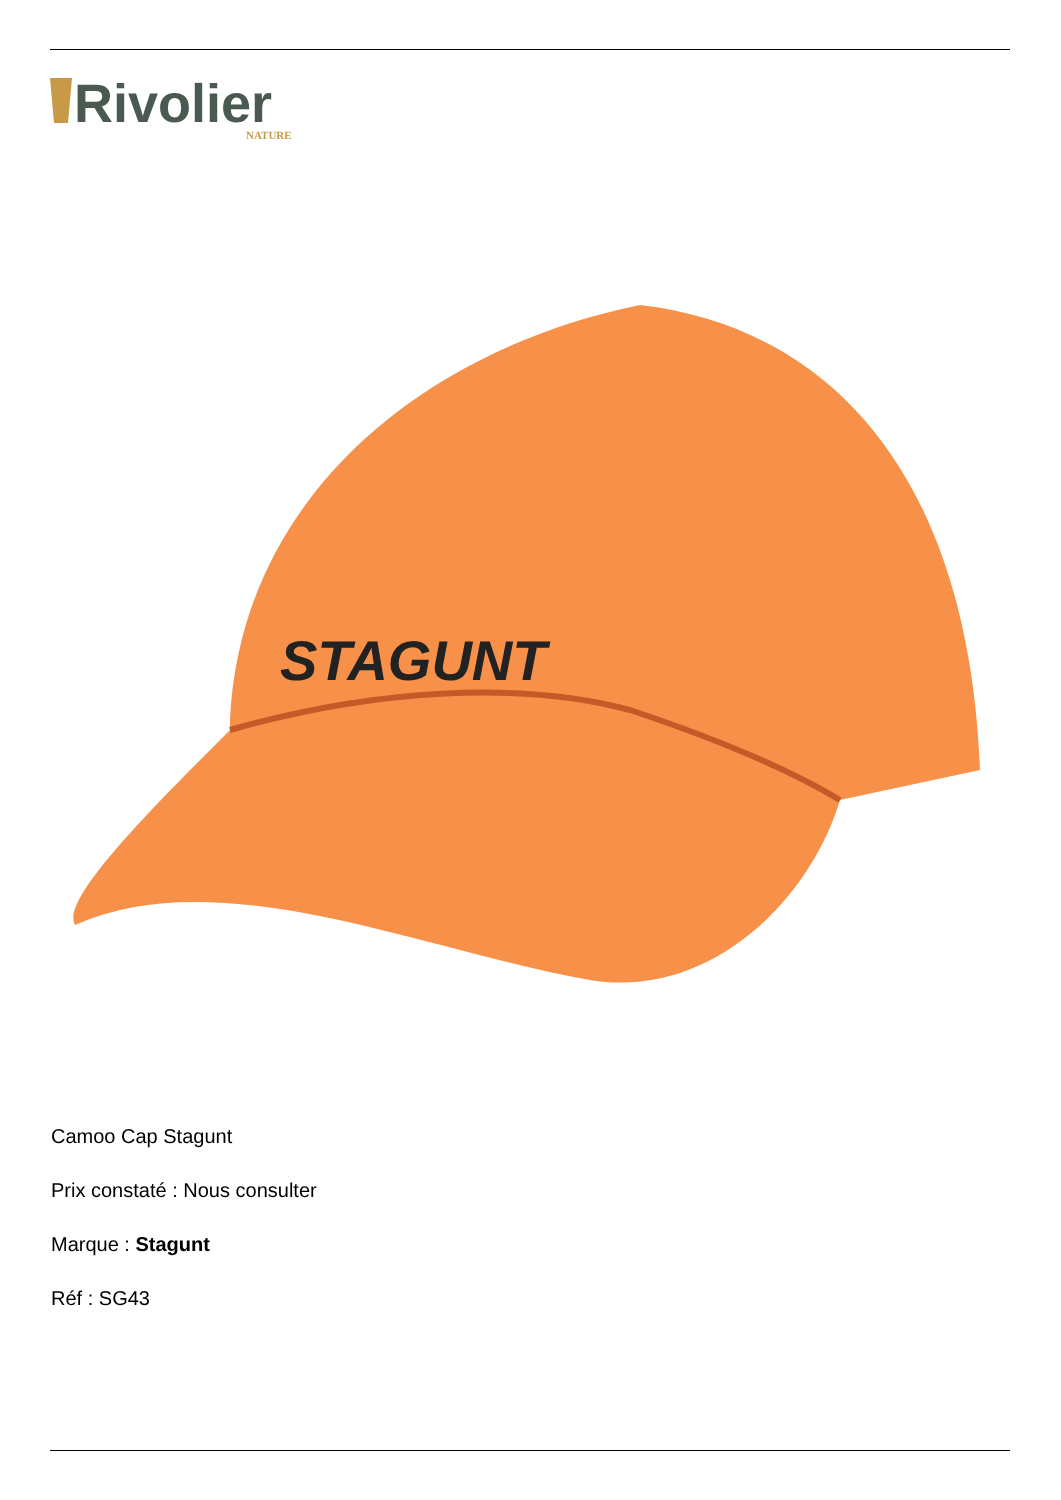Rivolier
NATURE
STAGUNT
Camoo Cap Stagunt
Prix constaté : Nous consulter
Marque : Stagunt
Réf : SG43